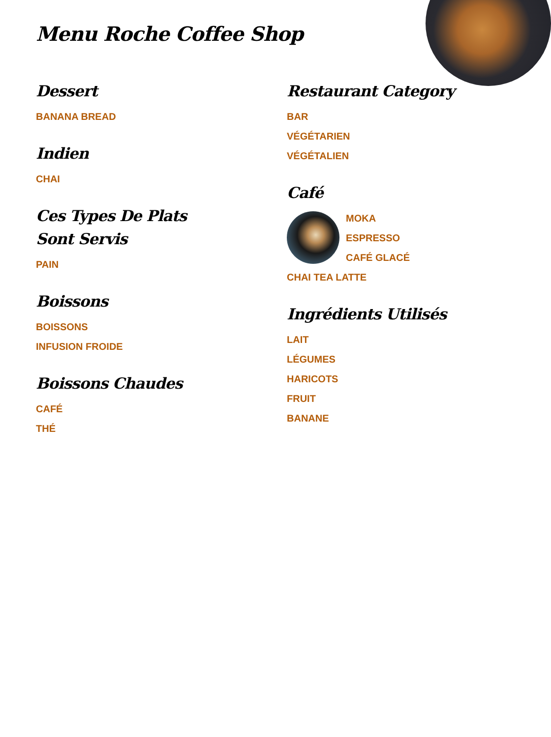Menu Roche Coffee Shop
Dessert
BANANA BREAD
Indien
CHAI
Ces Types De Plats Sont Servis
PAIN
Boissons
BOISSONS
INFUSION FROIDE
Boissons Chaudes
CAFÉ
THÉ
Restaurant Category
BAR
VÉGÉTARIEN
VÉGÉTALIEN
Café
MOKA
ESPRESSO
CAFÉ GLACÉ
CHAI TEA LATTE
Ingrédients Utilisés
LAIT
LÉGUMES
HARICOTS
FRUIT
BANANE